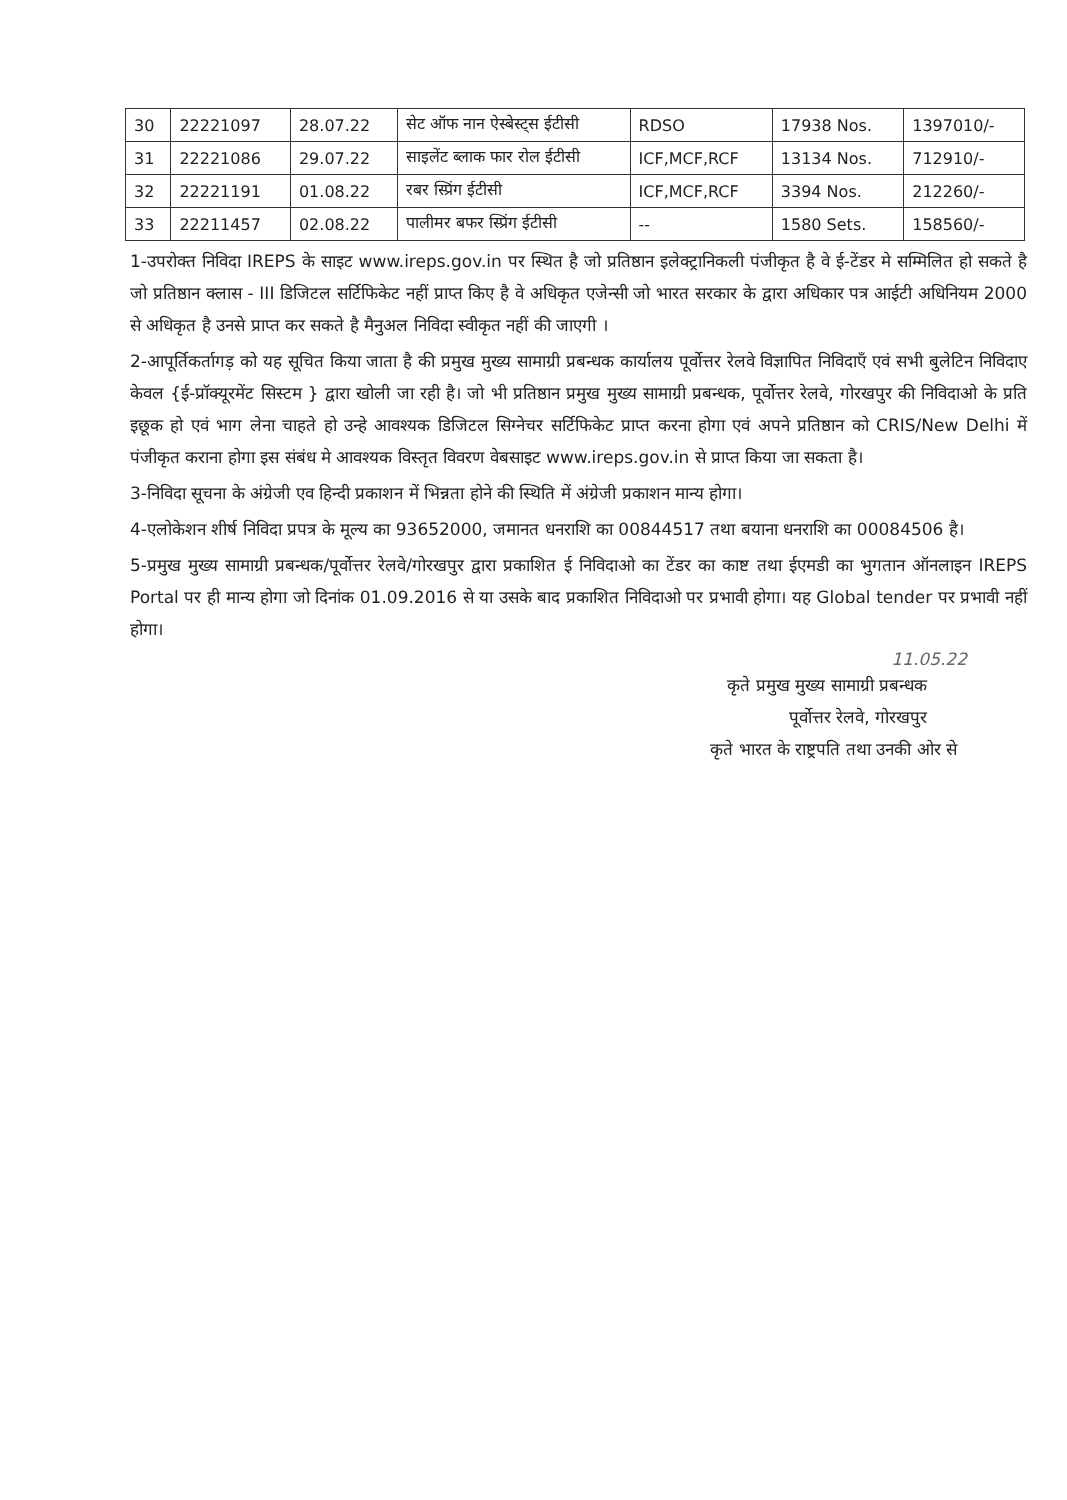| 30 | 22221097 | 28.07.22 | सेट ऑफ नान ऐस्बेस्ट्स ईटीसी | RDSO | 17938 Nos. | 1397010/- |
| 31 | 22221086 | 29.07.22 | साइलेंट ब्लाक फार रोल ईटीसी | ICF,MCF,RCF | 13134 Nos. | 712910/- |
| 32 | 22221191 | 01.08.22 | रबर स्प्रिंग ईटीसी | ICF,MCF,RCF | 3394 Nos. | 212260/- |
| 33 | 22211457 | 02.08.22 | पालीमर बफर स्प्रिंग ईटीसी | -- | 1580 Sets. | 158560/- |
1-उपरोक्त निविदा IREPS के साइट www.ireps.gov.in पर स्थित है जो प्रतिष्ठान इलेक्ट्रानिकली पंजीकृत है वे ई-टेंडर मे सम्मिलित हो सकते है जो प्रतिष्ठान क्लास - III डिजिटल सर्टिफिकेट नहीं प्राप्त किए है वे अधिकृत एजेन्सी जो भारत सरकार के द्वारा अधिकार पत्र आईटी अधिनियम 2000 से अधिकृत है उनसे प्राप्त कर सकते है मैनुअल निविदा स्वीकृत नहीं की जाएगी ।
2-आपूर्तिकर्तागड़ को यह सूचित किया जाता है की प्रमुख मुख्य सामाग्री प्रबन्धक कार्यालय पूर्वोत्तर रेलवे विज्ञापित निविदाएँ एवं सभी बुलेटिन निविदाए केवल {ई-प्रॉक्यूरमेंट सिस्टम } द्वारा खोली जा रही है। जो भी प्रतिष्ठान प्रमुख मुख्य सामाग्री प्रबन्धक, पूर्वोत्तर रेलवे, गोरखपुर की निविदाओ के प्रति इछूक हो एवं भाग लेना चाहते हो उन्हे आवश्यक डिजिटल सिग्नेचर सर्टिफिकेट प्राप्त करना होगा एवं अपने प्रतिष्ठान को CRIS/New Delhi में पंजीकृत कराना होगा इस संबंध मे आवश्यक विस्तृत विवरण वेबसाइट www.ireps.gov.in से प्राप्त किया जा सकता है।
3-निविदा सूचना के अंग्रेजी एव हिन्दी प्रकाशन में भिन्नता होने की स्थिति में अंग्रेजी प्रकाशन मान्य होगा।
4-एलोकेशन शीर्ष निविदा प्रपत्र के मूल्य का 93652000, जमानत धनराशि का 00844517 तथा बयाना धनराशि का 00084506 है।
5-प्रमुख मुख्य सामाग्री प्रबन्धक/पूर्वोत्तर रेलवे/गोरखपुर द्वारा प्रकाशित ई निविदाओ का टेंडर का काष्ट तथा ईएमडी का भुगतान ऑनलाइन IREPS Portal पर ही मान्य होगा जो दिनांक 01.09.2016 से या उसके बाद प्रकाशित निविदाओ पर प्रभावी होगा। यह Global tender पर प्रभावी नहीं होगा।
11.05.22
कृते प्रमुख मुख्य सामाग्री प्रबन्धक
पूर्वोत्तर रेलवे, गोरखपुर
कृते भारत के राष्ट्रपति तथा उनकी ओर से